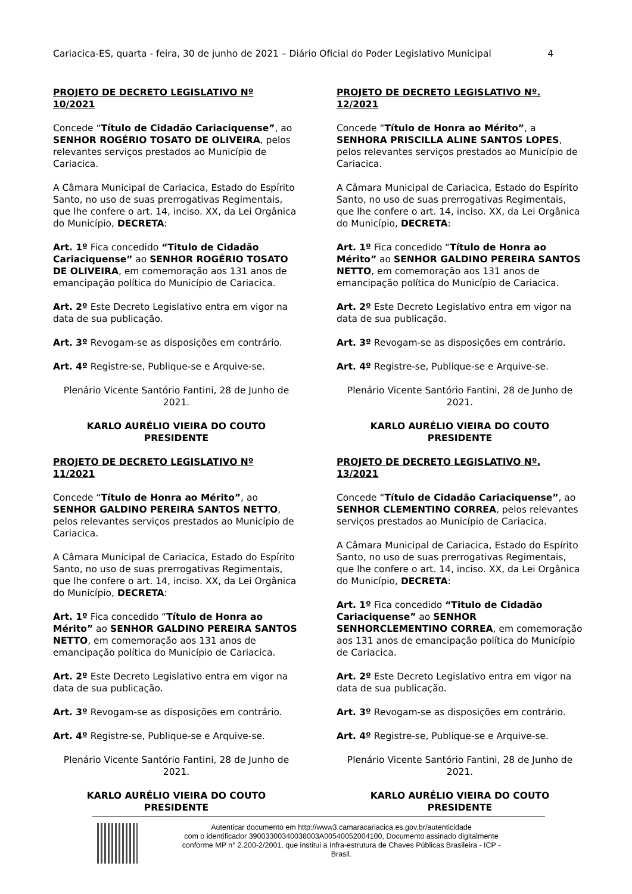Cariacica-ES, quarta - feira, 30 de junho de 2021 – Diário Oficial do Poder Legislativo Municipal 4
PROJETO DE DECRETO LEGISLATIVO Nº 10/2021
Concede “Título de Cidadão Cariaciquense”, ao SENHOR ROGÉRIO TOSATO DE OLIVEIRA, pelos relevantes serviços prestados ao Município de Cariacica.
A Câmara Municipal de Cariacica, Estado do Espírito Santo, no uso de suas prerrogativas Regimentais, que lhe confere o art. 14, inciso. XX, da Lei Orgânica do Município, DECRETA:
Art. 1º Fica concedido “Titulo de Cidadão Cariaciquense” ao SENHOR ROGÉRIO TOSATO DE OLIVEIRA, em comemoração aos 131 anos de emancipação política do Município de Cariacica.
Art. 2º Este Decreto Legislativo entra em vigor na data de sua publicação.
Art. 3º Revogam-se as disposições em contrário.
Art. 4º Registre-se, Publique-se e Arquive-se.
Plenário Vicente Santório Fantini, 28 de Junho de 2021.
KARLO AURÉLIO VIEIRA DO COUTO
PRESIDENTE
PROJETO DE DECRETO LEGISLATIVO Nº 11/2021
Concede “Título de Honra ao Mérito”, ao SENHOR GALDINO PEREIRA SANTOS NETTO, pelos relevantes serviços prestados ao Município de Cariacica.
A Câmara Municipal de Cariacica, Estado do Espírito Santo, no uso de suas prerrogativas Regimentais, que lhe confere o art. 14, inciso. XX, da Lei Orgânica do Município, DECRETA:
Art. 1º Fica concedido “Título de Honra ao Mérito” ao SENHOR GALDINO PEREIRA SANTOS NETTO, em comemoração aos 131 anos de emancipação política do Município de Cariacica.
Art. 2º Este Decreto Legislativo entra em vigor na data de sua publicação.
Art. 3º Revogam-se as disposições em contrário.
Art. 4º Registre-se, Publique-se e Arquive-se.
Plenário Vicente Santório Fantini, 28 de Junho de 2021.
KARLO AURÉLIO VIEIRA DO COUTO
PRESIDENTE
PROJETO DE DECRETO LEGISLATIVO Nº. 12/2021
Concede “Título de Honra ao Mérito”, a SENHORA PRISCILLA ALINE SANTOS LOPES, pelos relevantes serviços prestados ao Município de Cariacica.
A Câmara Municipal de Cariacica, Estado do Espírito Santo, no uso de suas prerrogativas Regimentais, que lhe confere o art. 14, inciso. XX, da Lei Orgânica do Município, DECRETA:
Art. 1º Fica concedido “Título de Honra ao Mérito” ao SENHOR GALDINO PEREIRA SANTOS NETTO, em comemoração aos 131 anos de emancipação política do Município de Cariacica.
Art. 2º Este Decreto Legislativo entra em vigor na data de sua publicação.
Art. 3º Revogam-se as disposições em contrário.
Art. 4º Registre-se, Publique-se e Arquive-se.
Plenário Vicente Santório Fantini, 28 de Junho de 2021.
KARLO AURÉLIO VIEIRA DO COUTO
PRESIDENTE
PROJETO DE DECRETO LEGISLATIVO Nº. 13/2021
Concede “Título de Cidadão Cariaciquense”, ao SENHOR CLEMENTINO CORREA, pelos relevantes serviços prestados ao Município de Cariacica.
A Câmara Municipal de Cariacica, Estado do Espírito Santo, no uso de suas prerrogativas Regimentais, que lhe confere o art. 14, inciso. XX, da Lei Orgânica do Município, DECRETA:
Art. 1º Fica concedido “Titulo de Cidadão Cariaciquense” ao SENHOR SENHORCLEMENTINO CORREA, em comemoração aos 131 anos de emancipação política do Município de Cariacica.
Art. 2º Este Decreto Legislativo entra em vigor na data de sua publicação.
Art. 3º Revogam-se as disposições em contrário.
Art. 4º Registre-se, Publique-se e Arquive-se.
Plenário Vicente Santório Fantini, 28 de Junho de 2021.
KARLO AURÉLIO VIEIRA DO COUTO
PRESIDENTE
Autenticar documento em http://www3.camaracariacica.es.gov.br/autenticidade
com o identificador 39003300340038003A00540052004100, Documento assinado digitalmente
conforme MP n° 2.200-2/2001, que institui a Infra-estrutura de Chaves Públicas Brasileira - ICP -
Brasil.